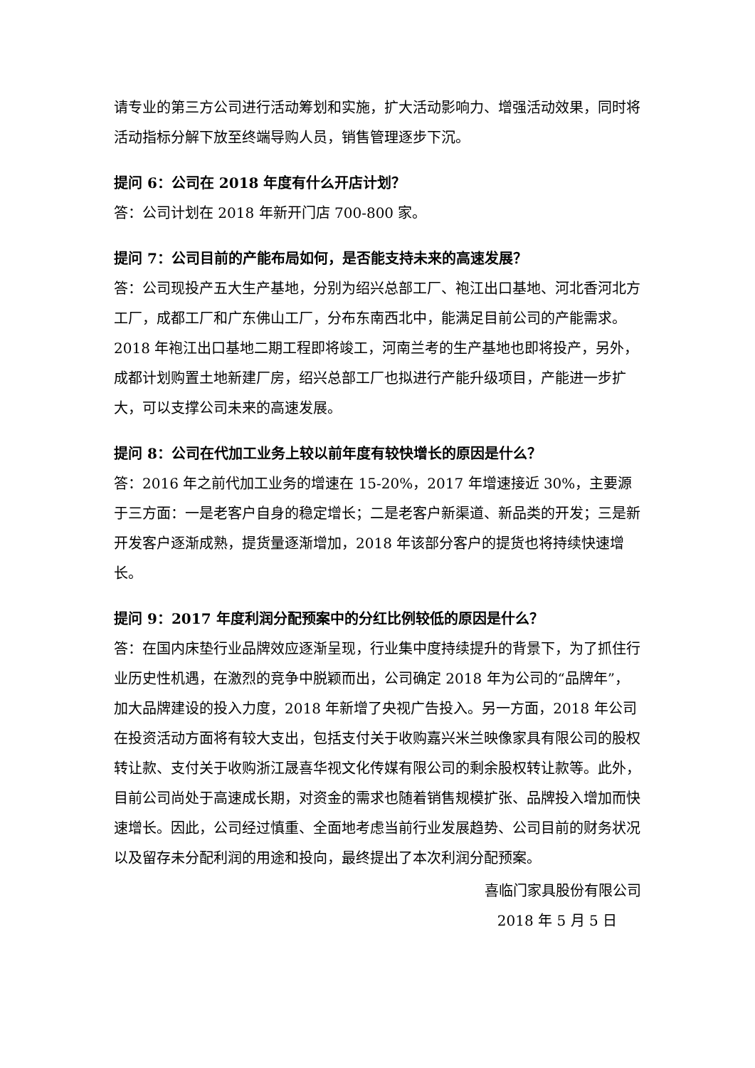请专业的第三方公司进行活动筹划和实施，扩大活动影响力、增强活动效果，同时将活动指标分解下放至终端导购人员，销售管理逐步下沉。
提问 6：公司在 2018 年度有什么开店计划？
答：公司计划在 2018 年新开门店 700-800 家。
提问 7：公司目前的产能布局如何，是否能支持未来的高速发展？
答：公司现投产五大生产基地，分别为绍兴总部工厂、袍江出口基地、河北香河北方工厂，成都工厂和广东佛山工厂，分布东南西北中，能满足目前公司的产能需求。2018 年袍江出口基地二期工程即将竣工，河南兰考的生产基地也即将投产，另外，成都计划购置土地新建厂房，绍兴总部工厂也拟进行产能升级项目，产能进一步扩大，可以支撑公司未来的高速发展。
提问 8：公司在代加工业务上较以前年度有较快增长的原因是什么？
答：2016 年之前代加工业务的增速在 15-20%，2017 年增速接近 30%，主要源于三方面：一是老客户自身的稳定增长；二是老客户新渠道、新品类的开发；三是新开发客户逐渐成熟，提货量逐渐增加，2018 年该部分客户的提货也将持续快速增长。
提问 9：2017 年度利润分配预案中的分红比例较低的原因是什么？
答：在国内床垫行业品牌效应逐渐呈现，行业集中度持续提升的背景下，为了抓住行业历史性机遇，在激烈的竞争中脱颖而出，公司确定 2018 年为公司的“品牌年”，加大品牌建设的投入力度，2018 年新增了央视广告投入。另一方面，2018 年公司在投资活动方面将有较大支出，包括支付关于收购嘉兴米兰映像家具有限公司的股权转让款、支付关于收购浙江晟喜华视文化传媒有限公司的剩余股权转让款等。此外，目前公司尚处于高速成长期，对资金的需求也随着销售规模扩张、品牌投入增加而快速增长。因此，公司经过慎重、全面地考虑当前行业发展趋势、公司目前的财务状况以及留存未分配利润的用途和投向，最终提出了本次利润分配预案。
喜临门家具股份有限公司
2018 年 5 月 5 日